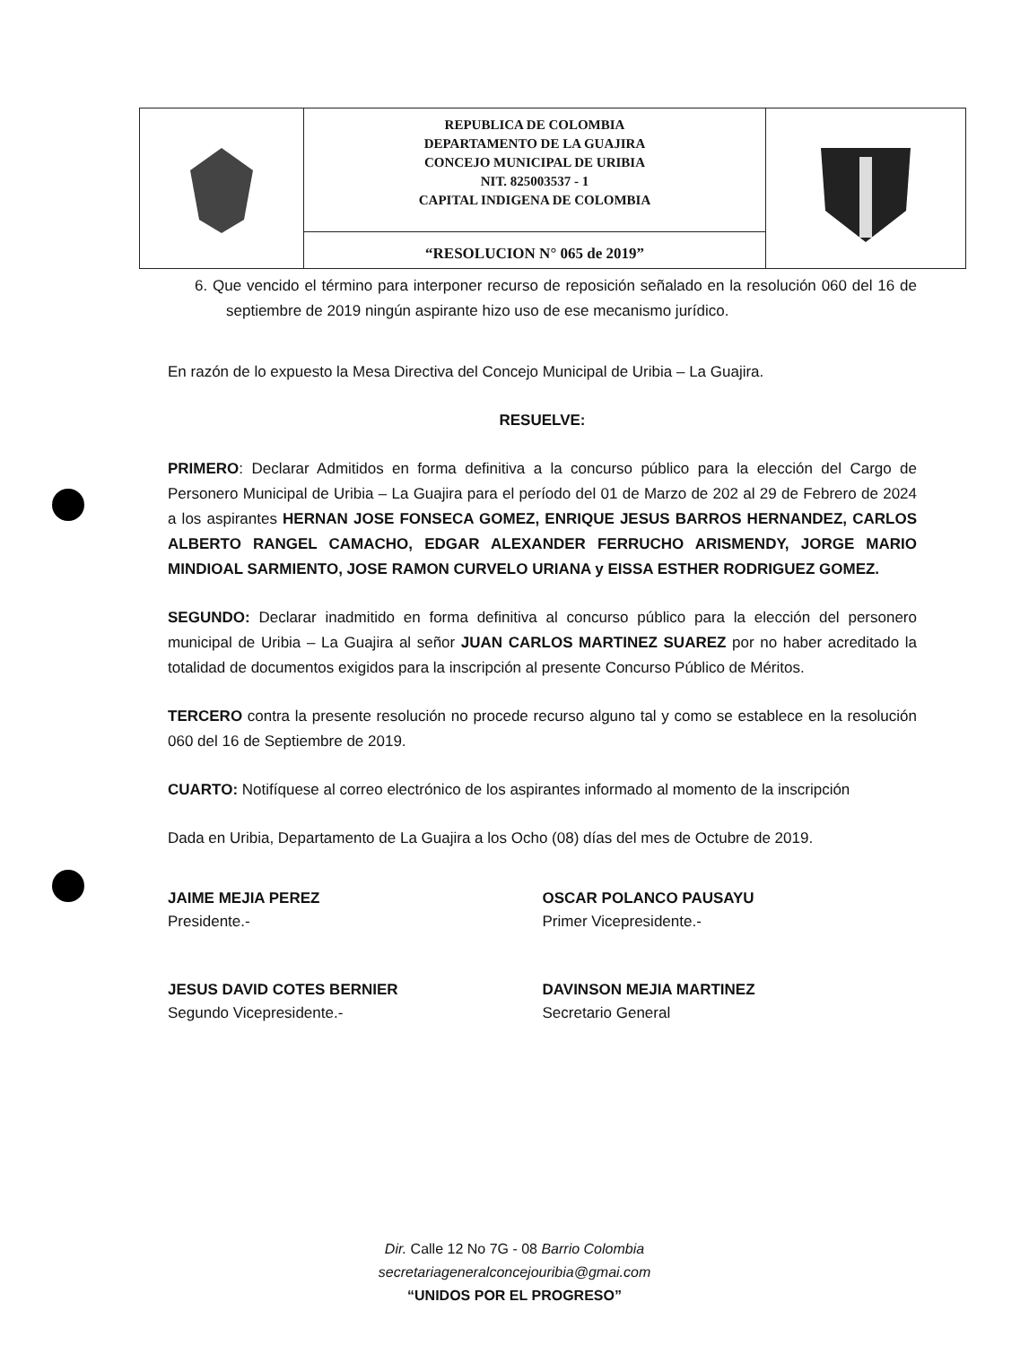REPUBLICA DE COLOMBIA
DEPARTAMENTO DE LA GUAJIRA
CONCEJO MUNICIPAL DE URIBIA
NIT. 825003537 - 1
CAPITAL INDIGENA DE COLOMBIA
“RESOLUCION N° 065 de 2019”
6. Que vencido el término para interponer recurso de reposición señalado en la resolución 060 del 16 de septiembre de 2019 ningún aspirante hizo uso de ese mecanismo jurídico.
En razón de lo expuesto la Mesa Directiva del Concejo Municipal de Uribia – La Guajira.
RESUELVE:
PRIMERO: Declarar Admitidos en forma definitiva a la concurso público para la elección del Cargo de Personero Municipal de Uribia – La Guajira para el período del 01 de Marzo de 202 al 29 de Febrero de 2024 a los aspirantes HERNAN JOSE FONSECA GOMEZ, ENRIQUE JESUS BARROS HERNANDEZ, CARLOS ALBERTO RANGEL CAMACHO, EDGAR ALEXANDER FERRUCHO ARISMENDY, JORGE MARIO MINDIOAL SARMIENTO, JOSE RAMON CURVELO URIANA y EISSA ESTHER RODRIGUEZ GOMEZ.
SEGUNDO: Declarar inadmitido en forma definitiva al concurso público para la elección del personero municipal de Uribia – La Guajira al señor JUAN CARLOS MARTINEZ SUAREZ por no haber acreditado la totalidad de documentos exigidos para la inscripción al presente Concurso Público de Méritos.
TERCERO contra la presente resolución no procede recurso alguno tal y como se establece en la resolución 060 del 16 de Septiembre de 2019.
CUARTO: Notifíquese al correo electrónico de los aspirantes informado al momento de la inscripción
Dada en Uribia, Departamento de La Guajira a los Ocho (08) días del mes de Octubre de 2019.
JAIME MEJIA PEREZ
Presidente.-
OSCAR POLANCO PAUSAYU
Primer Vicepresidente.-
JESUS DAVID COTES BERNIER
Segundo Vicepresidente.-
DAVINSON MEJIA MARTINEZ
Secretario General
Dir. Calle 12 No 7G - 08 Barrio Colombia
secretariageneralconcejouribia@gmai.com
“UNIDOS POR EL PROGRESO”